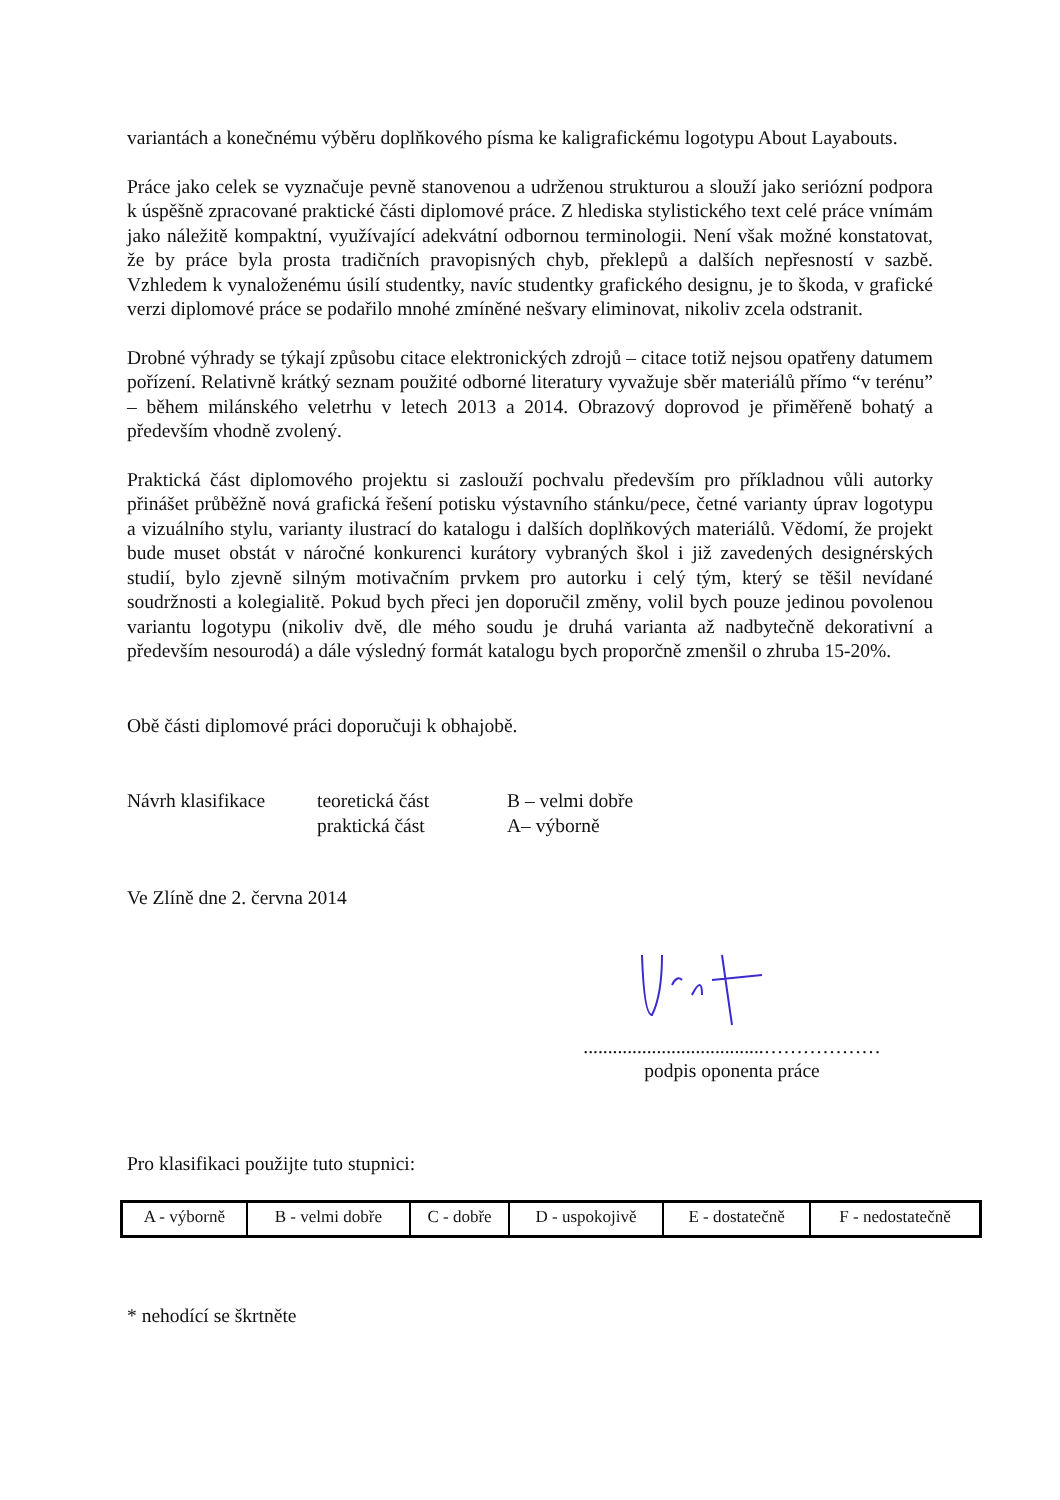variantách a konečnému výběru doplňkového písma ke kaligrafickému logotypu About Layabouts.
Práce jako celek se vyznačuje pevně stanovenou a udrženou strukturou a slouží jako seriózní podpora k úspěšně zpracované praktické části diplomové práce. Z hlediska stylistického text celé práce vnímám jako náležitě kompaktní, využívající adekvátní odbornou terminologii. Není však možné konstatovat, že by práce byla prosta tradičních pravopisných chyb, překlepů a dalších nepřesností v sazbě. Vzhledem k vynaloženému úsilí studentky, navíc studentky grafického designu, je to škoda, v grafické verzi diplomové práce se podařilo mnohé zmíněné nešvary eliminovat, nikoliv zcela odstranit.
Drobné výhrady se týkají způsobu citace elektronických zdrojů – citace totiž nejsou opatřeny datumem pořízení. Relativně krátký seznam použité odborné literatury vyvažuje sběr materiálů přímo “v terénu” – během milánského veletrhu v letech 2013 a 2014. Obrazový doprovod je přiměřeně bohatý a především vhodně zvolený.
Praktická část diplomového projektu si zaslouží pochvalu především pro příkladnou vůli autorky přinášet průběžně nová grafická řešení potisku výstavního stánku/pece, četné varianty úprav logotypu a vizuálního stylu, varianty ilustrací do katalogu i dalších doplňkových materiálů. Vědomí, že projekt bude muset obstát v náročné konkurenci kurátory vybraných škol i již zavedených designérských studií, bylo zjevně silným motivačním prvkem pro autorku i celý tým, který se těšil nevídané soudržnosti a kolegialitě. Pokud bych přeci jen doporučil změny, volil bych pouze jedinou povolenou variantu logotypu (nikoliv dvě, dle mého soudu je druhá varianta až nadbytečně dekorativní a především nesourodá) a dále výsledný formát katalogu bych proporčně zmenšil o zhruba 15-20%.
Obě části diplomové práci doporučuji k obhajobě.
Návrh klasifikace
teoretická část
praktická část
B – velmi dobře
A– výborně
Ve Zlíně dne 2. června 2014
.....................................………………
podpis oponenta práce
Pro klasifikaci použijte tuto stupnici:
| A - výborně | B - velmi dobře | C - dobře | D - uspokojivě | E - dostatečně | F - nedostatečně |
* nehodící se škrtněte